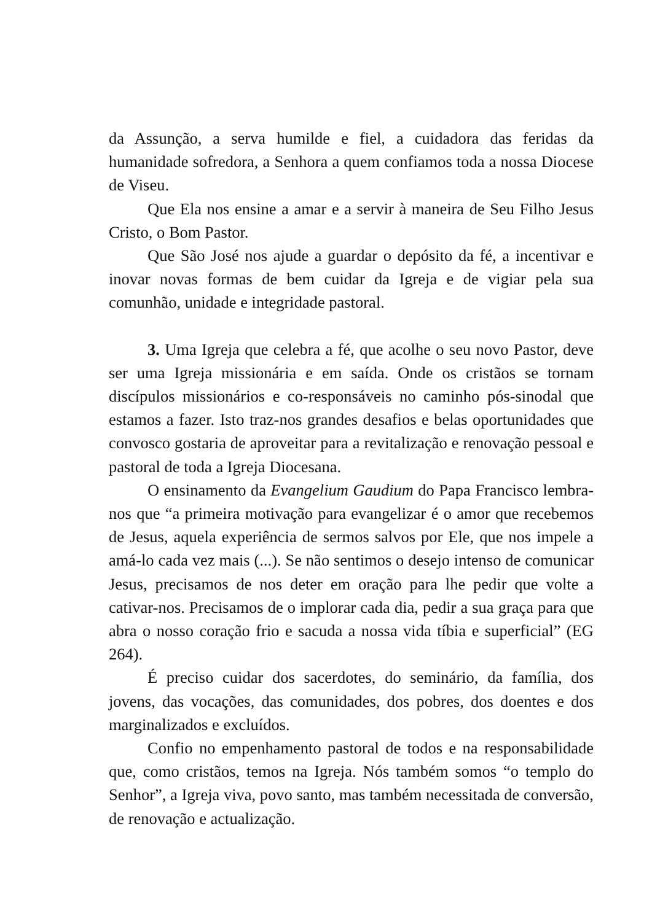da Assunção, a serva humilde e fiel, a cuidadora das feridas da humanidade sofredora, a Senhora a quem confiamos toda a nossa Diocese de Viseu.
Que Ela nos ensine a amar e a servir à maneira de Seu Filho Jesus Cristo, o Bom Pastor.
Que São José nos ajude a guardar o depósito da fé, a incentivar e inovar novas formas de bem cuidar da Igreja e de vigiar pela sua comunhão, unidade e integridade pastoral.
3. Uma Igreja que celebra a fé, que acolhe o seu novo Pastor, deve ser uma Igreja missionária e em saída. Onde os cristãos se tornam discípulos missionários e co-responsáveis no caminho pós-sinodal que estamos a fazer. Isto traz-nos grandes desafios e belas oportunidades que convosco gostaria de aproveitar para a revitalização e renovação pessoal e pastoral de toda a Igreja Diocesana.
O ensinamento da Evangelium Gaudium do Papa Francisco lembra-nos que “a primeira motivação para evangelizar é o amor que recebemos de Jesus, aquela experiência de sermos salvos por Ele, que nos impele a amá-lo cada vez mais (...). Se não sentimos o desejo intenso de comunicar Jesus, precisamos de nos deter em oração para lhe pedir que volte a cativar-nos. Precisamos de o implorar cada dia, pedir a sua graça para que abra o nosso coração frio e sacuda a nossa vida tíbia e superficial” (EG 264).
É preciso cuidar dos sacerdotes, do seminário, da família, dos jovens, das vocações, das comunidades, dos pobres, dos doentes e dos marginalizados e excluídos.
Confio no empenhamento pastoral de todos e na responsabilidade que, como cristãos, temos na Igreja. Nós também somos “o templo do Senhor”, a Igreja viva, povo santo, mas também necessitada de conversão, de renovação e actualização.